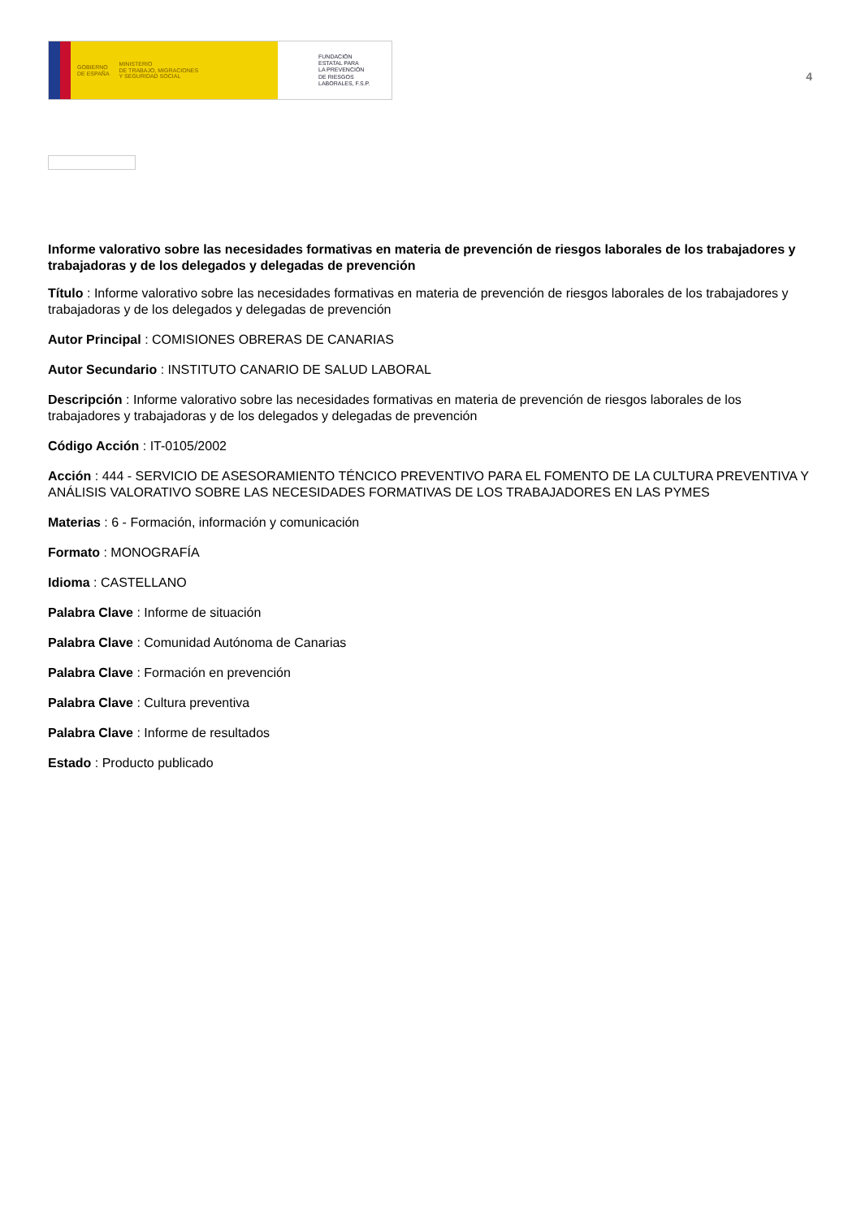GOBIERNO
DE ESPAÑA MINISTERIO
DE TRABAJO, MIGRACIONES
Y SEGURIDAD SOCIAL
FUNDACIÓN
ESTATAL PARA
LA PREVENCIÓN
DE RIESGOS
LABORALES, F.S.P.
4
Informe valorativo sobre las necesidades formativas en materia de prevención de riesgos laborales de los trabajadores y trabajadoras y de los delegados y delegadas de prevención
Título : Informe valorativo sobre las necesidades formativas en materia de prevención de riesgos laborales de los trabajadores y trabajadoras y de los delegados y delegadas de prevención
Autor Principal : COMISIONES OBRERAS DE CANARIAS
Autor Secundario : INSTITUTO CANARIO DE SALUD LABORAL
Descripción : Informe valorativo sobre las necesidades formativas en materia de prevención de riesgos laborales de los trabajadores y trabajadoras y de los delegados y delegadas de prevención
Código Acción : IT-0105/2002
Acción : 444 - SERVICIO DE ASESORAMIENTO TÉNCICO PREVENTIVO PARA EL FOMENTO DE LA CULTURA PREVENTIVA Y ANÁLISIS VALORATIVO SOBRE LAS NECESIDADES FORMATIVAS DE LOS TRABAJADORES EN LAS PYMES
Materias : 6 - Formación, información y comunicación
Formato : MONOGRAFÍA
Idioma : CASTELLANO
Palabra Clave : Informe de situación
Palabra Clave : Comunidad Autónoma de Canarias
Palabra Clave : Formación en prevención
Palabra Clave : Cultura preventiva
Palabra Clave : Informe de resultados
Estado : Producto publicado